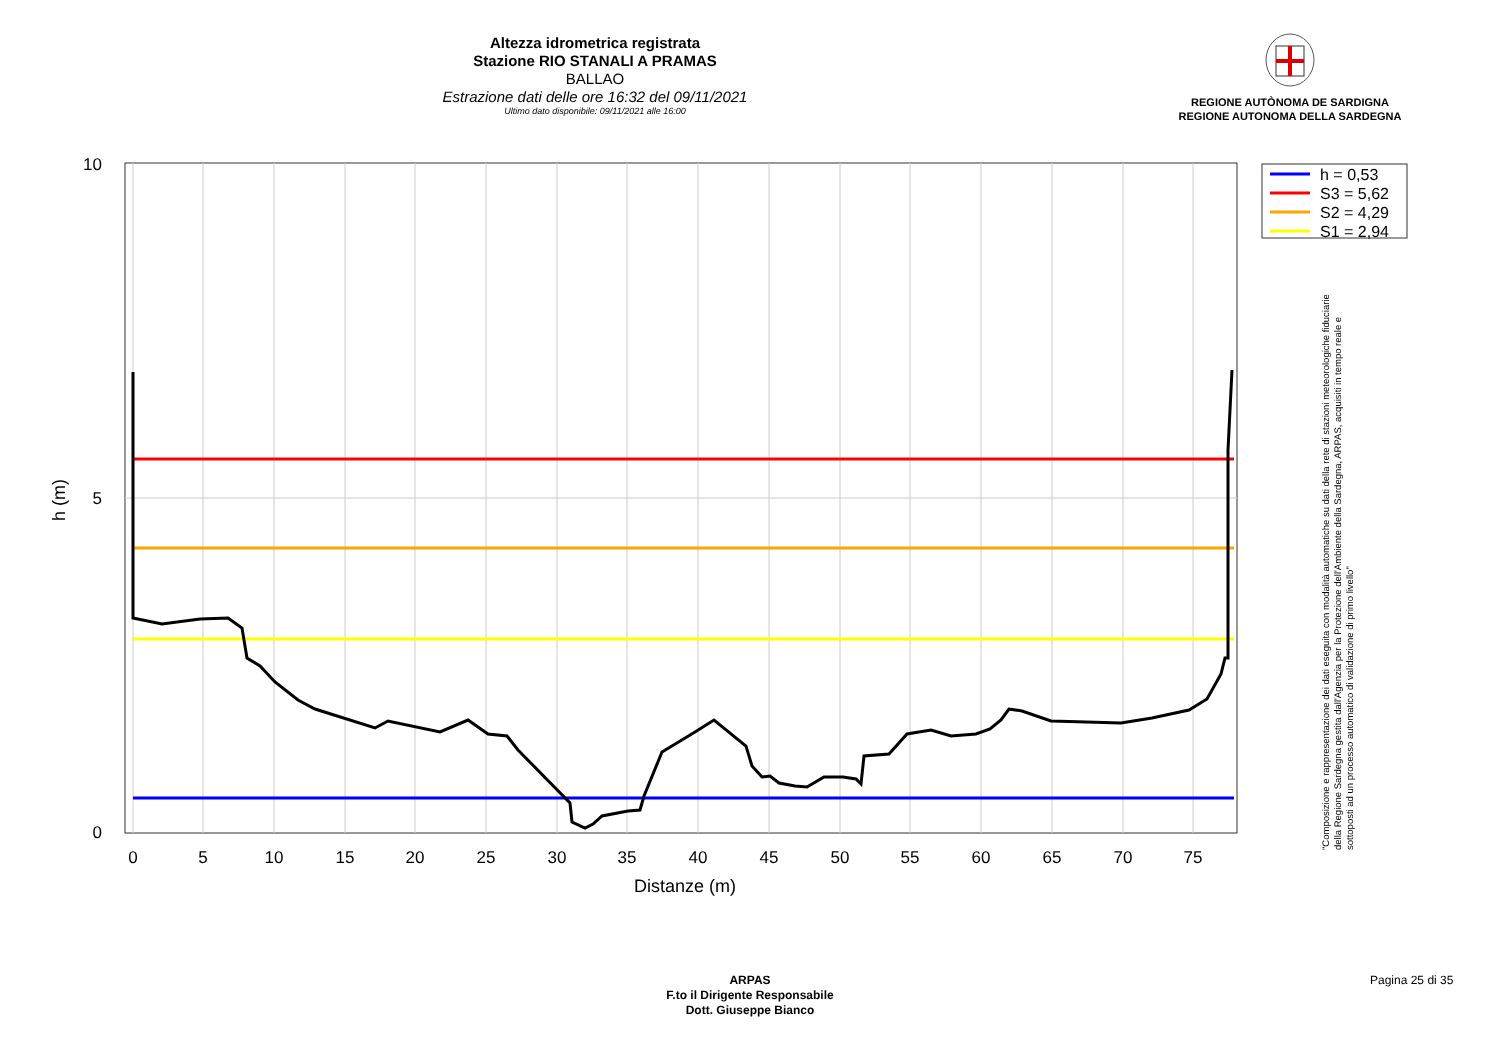Altezza idrometrica registrata
Stazione RIO STANALI A PRAMAS
BALLAO
Estrazione dati delle ore 16:32 del 09/11/2021
Ultimo dato disponibile: 09/11/2021 alle 16:00
REGIONE AUTÒNOMA DE SARDIGNA
REGIONE AUTONOMA DELLA SARDEGNA
0
5
10
15
20
25
30
35
40
45
50
55
60
65
70
75
10
5
0
Distanze (m)
h (m)
h = 0,53
S3 = 5,62
S2 = 4,29
S1 = 2,94
"Composizione e rappresentazione dei dati eseguita con modalità automatiche su dati della rete di stazioni meteorologiche fiduciarie della Regione Sardegna gestita dall'Agenzia per la Protezione dell'Ambiente della Sardegna, ARPAS, acquisiti in tempo reale e sottoposti ad un processo automatico di validazione di primo livello"
ARPAS
F.to il Dirigente Responsabile
Dott. Giuseppe Bianco
Pagina 25 di 35